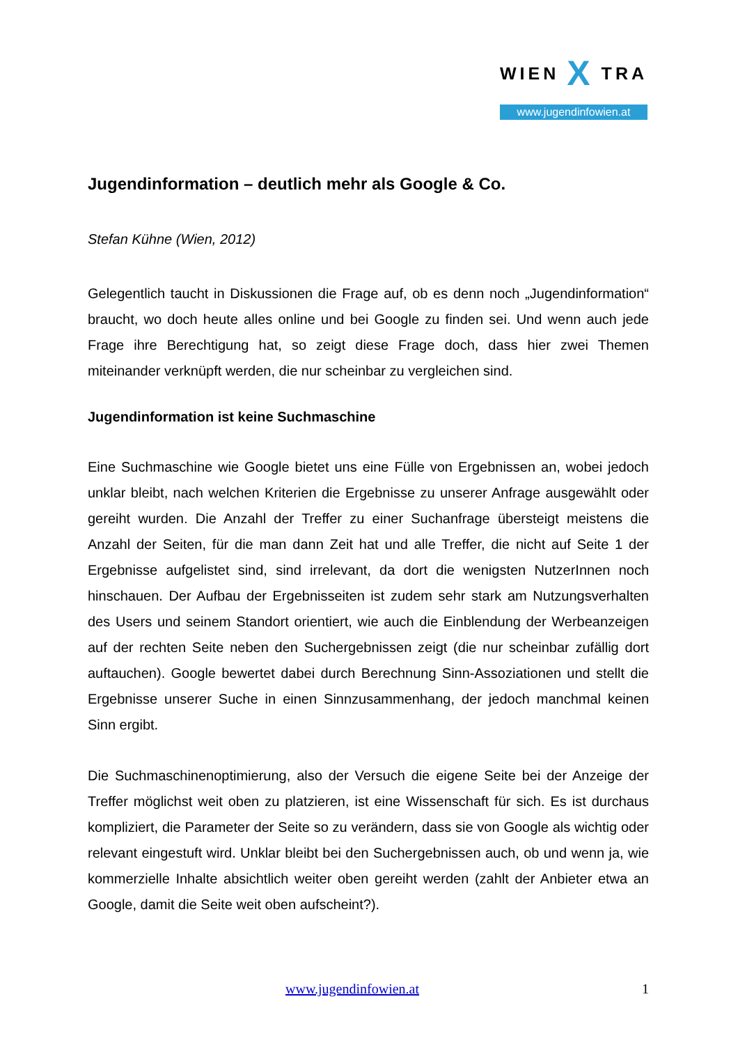WIEN X TRA
www.jugendinfowien.at
Jugendinformation – deutlich mehr als Google & Co.
Stefan Kühne (Wien, 2012)
Gelegentlich taucht in Diskussionen die Frage auf, ob es denn noch „Jugendinformation“ braucht, wo doch heute alles online und bei Google zu finden sei. Und wenn auch jede Frage ihre Berechtigung hat, so zeigt diese Frage doch, dass hier zwei Themen miteinander verknüpft werden, die nur scheinbar zu vergleichen sind.
Jugendinformation ist keine Suchmaschine
Eine Suchmaschine wie Google bietet uns eine Fülle von Ergebnissen an, wobei jedoch unklar bleibt, nach welchen Kriterien die Ergebnisse zu unserer Anfrage ausgewählt oder gereiht wurden. Die Anzahl der Treffer zu einer Suchanfrage übersteigt meistens die Anzahl der Seiten, für die man dann Zeit hat und alle Treffer, die nicht auf Seite 1 der Ergebnisse aufgelistet sind, sind irrelevant, da dort die wenigsten NutzerInnen noch hinschauen. Der Aufbau der Ergebnisseiten ist zudem sehr stark am Nutzungsverhalten des Users und seinem Standort orientiert, wie auch die Einblendung der Werbeanzeigen auf der rechten Seite neben den Suchergebnissen zeigt (die nur scheinbar zufällig dort auftauchen). Google bewertet dabei durch Berechnung Sinn-Assoziationen und stellt die Ergebnisse unserer Suche in einen Sinnzusammenhang, der jedoch manchmal keinen Sinn ergibt.
Die Suchmaschinenoptimierung, also der Versuch die eigene Seite bei der Anzeige der Treffer möglichst weit oben zu platzieren, ist eine Wissenschaft für sich. Es ist durchaus kompliziert, die Parameter der Seite so zu verändern, dass sie von Google als wichtig oder relevant eingestuft wird. Unklar bleibt bei den Suchergebnissen auch, ob und wenn ja, wie kommerzielle Inhalte absichtlich weiter oben gereiht werden (zahlt der Anbieter etwa an Google, damit die Seite weit oben aufscheint?).
www.jugendinfowien.at 1